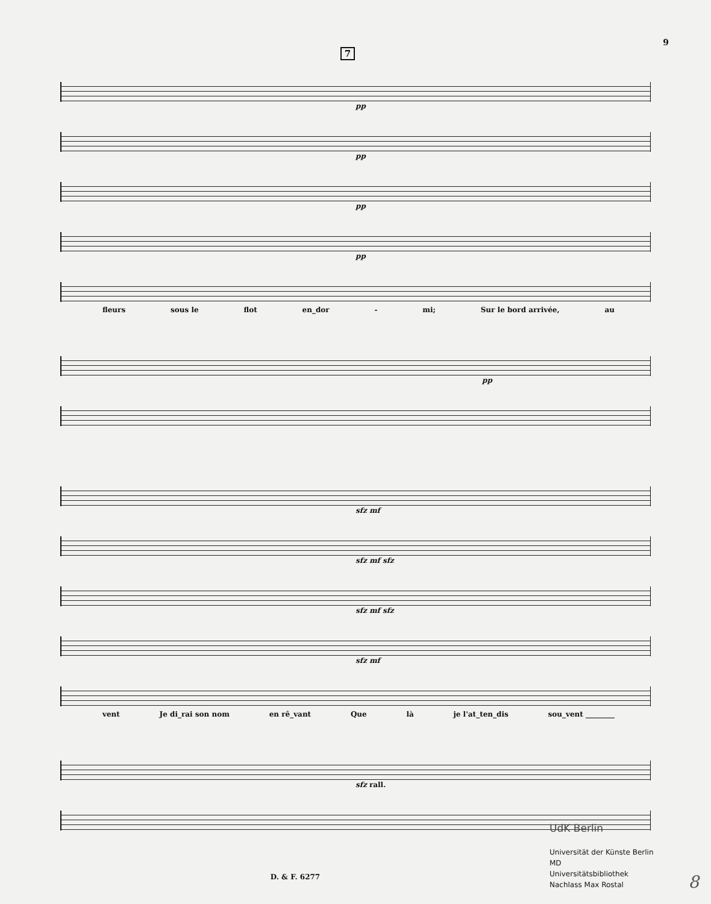9
7
pp
pp
pp
pp
fleurs sous le flot en_dor - mi; Sur le bord arrivée, au
pp
sfz mf
sfz mf sfz
sfz mf sfz
sfz mf
vent Je di_rai son nom en rê_vant Que là je l'at_ten_dis sou_vent ________
sfz rall.
D. & F. 6277
UdK Berlin
Universität der Künste Berlin
MD
Universitätsbibliothek
Nachlass Max Rostal
8